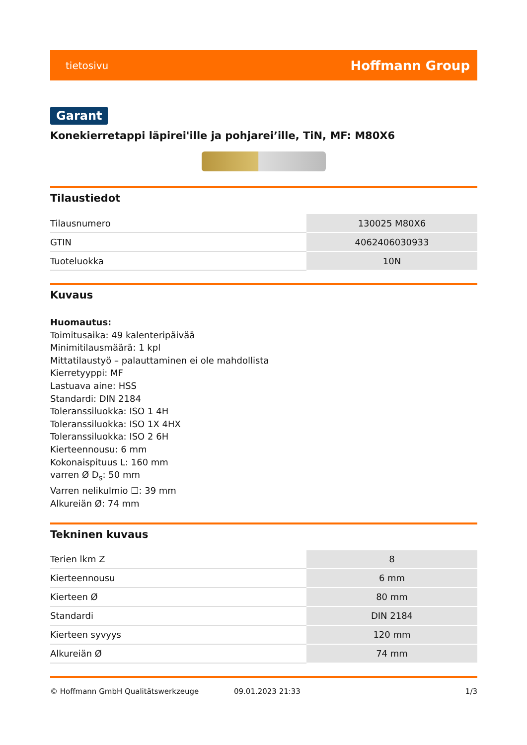tietosivu Hoffmann Group
Garant
Konekierretappi läpirei'ille ja pohjarei’ille, TiN, MF: M80X6
Tilaustiedot
| Tilausnumero | 130025 M80X6 |
| GTIN | 4062406030933 |
| Tuoteluokka | 10N |
Kuvaus
Huomautus:
Toimitusaika: 49 kalenteripäivää
Minimitilausmäärä: 1 kpl
Mittatilaustyö – palauttaminen ei ole mahdollista
Kierretyyppi: MF
Lastuava aine: HSS
Standardi: DIN 2184
Toleranssiluokka: ISO 1 4H
Toleranssiluokka: ISO 1X 4HX
Toleranssiluokka: ISO 2 6H
Kierteennousu: 6 mm
Kokonaispituus L: 160 mm
varren Ø D<sub>s</sub>: 50 mm
Varren nelikulmio ☐: 39 mm
Alkureiän Ø: 74 mm
Tekninen kuvaus
| Terien lkm Z | 8 |
| Kierteennousu | 6 mm |
| Kierteen Ø | 80 mm |
| Standardi | DIN 2184 |
| Kierteen syvyys | 120 mm |
| Alkureiän Ø | 74 mm |
© Hoffmann GmbH Qualitätswerkzeuge 09.01.2023 21:33 1/3